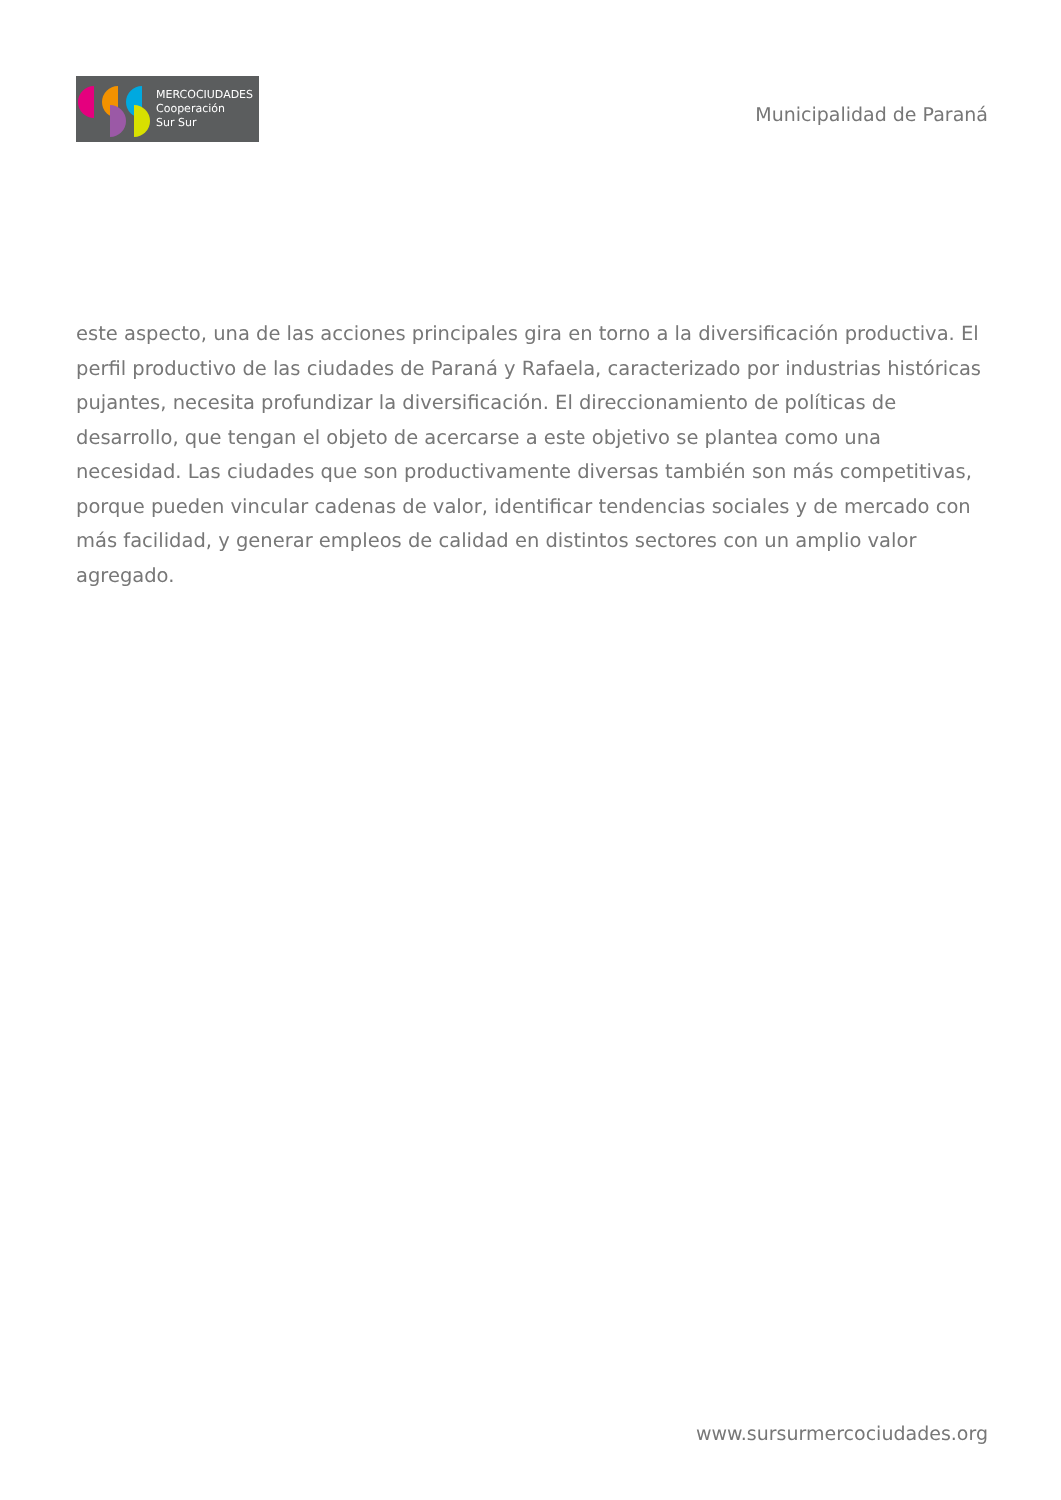MERCOCIUDADES
Cooperación
Sur Sur
Municipalidad de Paraná
este aspecto, una de las acciones principales gira en torno a la diversificación productiva. El perfil productivo de las ciudades de Paraná y Rafaela, caracterizado por industrias históricas pujantes, necesita profundizar la diversificación. El direccionamiento de políticas de desarrollo, que tengan el objeto de acercarse a este objetivo se plantea como una necesidad. Las ciudades que son productivamente diversas también son más competitivas, porque pueden vincular cadenas de valor, identificar tendencias sociales y de mercado con más facilidad, y generar empleos de calidad en distintos sectores con un amplio valor agregado.
www.sursurmercociudades.org